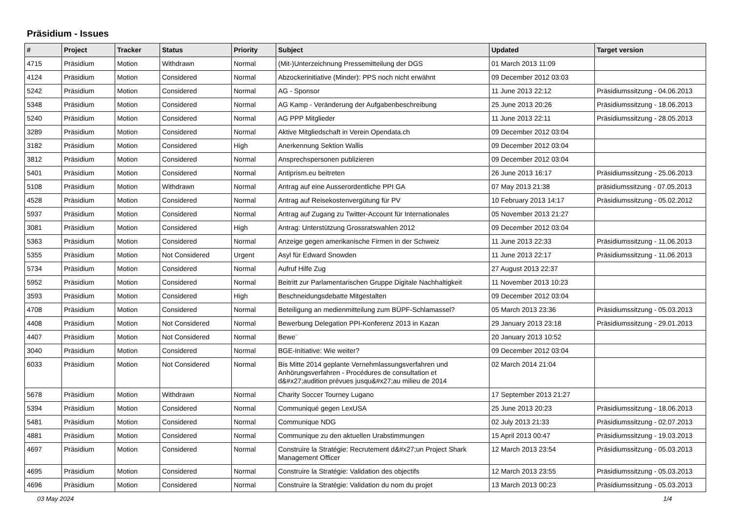Präsidium - Issues
| # | Project | Tracker | Status | Priority | Subject | Updated | Target version |
| --- | --- | --- | --- | --- | --- | --- | --- |
| 4715 | Präsidium | Motion | Withdrawn | Normal | (Mit-)Unterzeichnung Pressemitteilung der DGS | 01 March 2013 11:09 | |
| 4124 | Präsidium | Motion | Considered | Normal | Abzockerinitiative (Minder): PPS noch nicht erwähnt | 09 December 2012 03:03 | |
| 5242 | Präsidium | Motion | Considered | Normal | AG - Sponsor | 11 June 2013 22:12 | Präsidiumssitzung - 04.06.2013 |
| 5348 | Präsidium | Motion | Considered | Normal | AG Kamp - Veränderung der Aufgabenbeschreibung | 25 June 2013 20:26 | Präsidiumssitzung - 18.06.2013 |
| 5240 | Präsidium | Motion | Considered | Normal | AG PPP Mitglieder | 11 June 2013 22:11 | Präsidiumssitzung - 28.05.2013 |
| 3289 | Präsidium | Motion | Considered | Normal | Aktive Mitgliedschaft in Verein Opendata.ch | 09 December 2012 03:04 | |
| 3182 | Präsidium | Motion | Considered | High | Anerkennung Sektion Wallis | 09 December 2012 03:04 | |
| 3812 | Präsidium | Motion | Considered | Normal | Ansprechspersonen publizieren | 09 December 2012 03:04 | |
| 5401 | Präsidium | Motion | Considered | Normal | Antiprism.eu beitreten | 26 June 2013 16:17 | Präsidiumssitzung - 25.06.2013 |
| 5108 | Präsidium | Motion | Withdrawn | Normal | Antrag auf eine Ausserordentliche PPI GA | 07 May 2013 21:38 | präsidiumssitzung - 07.05.2013 |
| 4528 | Präsidium | Motion | Considered | Normal | Antrag auf Reisekostenvergütung für PV | 10 February 2013 14:17 | Präsidiumssitzung - 05.02.2012 |
| 5937 | Präsidium | Motion | Considered | Normal | Antrag auf Zugang zu Twitter-Account für Internationales | 05 November 2013 21:27 | |
| 3081 | Präsidium | Motion | Considered | High | Antrag: Unterstützung Grossratswahlen 2012 | 09 December 2012 03:04 | |
| 5363 | Präsidium | Motion | Considered | Normal | Anzeige gegen amerikanische Firmen in der Schweiz | 11 June 2013 22:33 | Präsidiumssitzung - 11.06.2013 |
| 5355 | Präsidium | Motion | Not Considered | Urgent | Asyl für Edward Snowden | 11 June 2013 22:17 | Präsidiumssitzung - 11.06.2013 |
| 5734 | Präsidium | Motion | Considered | Normal | Aufruf Hilfe Zug | 27 August 2013 22:37 | |
| 5952 | Präsidium | Motion | Considered | Normal | Beitritt zur Parlamentarischen Gruppe Digitale Nachhaltigkeit | 11 November 2013 10:23 | |
| 3593 | Präsidium | Motion | Considered | High | Beschneidungsdebatte Mitgestalten | 09 December 2012 03:04 | |
| 4708 | Präsidium | Motion | Considered | Normal | Beteiligung an medienmitteilung zum BÜPF-Schlamassel? | 05 March 2013 23:36 | Präsidiumssitzung - 05.03.2013 |
| 4408 | Präsidium | Motion | Not Considered | Normal | Bewerbung Delegation PPI-Konferenz 2013 in Kazan | 29 January 2013 23:18 | Präsidiumssitzung - 29.01.2013 |
| 4407 | Präsidium | Motion | Not Considered | Normal | Bewe¨ | 20 January 2013 10:52 | |
| 3040 | Präsidium | Motion | Considered | Normal | BGE-Initiative: Wie weiter? | 09 December 2012 03:04 | |
| 6033 | Präsidium | Motion | Not Considered | Normal | Bis Mitte 2014 geplante Vernehmlassungsverfahren und Anhörungsverfahren - Procédures de consultation et d&#x27;audition prévues jusqu&#x27;au milieu de 2014 | 02 March 2014 21:04 | |
| 5678 | Präsidium | Motion | Withdrawn | Normal | Charity Soccer Tourney Lugano | 17 September 2013 21:27 | |
| 5394 | Präsidium | Motion | Considered | Normal | Communiqué gegen LexUSA | 25 June 2013 20:23 | Präsidiumssitzung - 18.06.2013 |
| 5481 | Präsidium | Motion | Considered | Normal | Communique NDG | 02 July 2013 21:33 | Präsidiumssitzung - 02.07.2013 |
| 4881 | Präsidium | Motion | Considered | Normal | Communique zu den aktuellen Urabstimmungen | 15 April 2013 00:47 | Präsidiumssitzung - 19.03.2013 |
| 4697 | Präsidium | Motion | Considered | Normal | Construire la Stratégie: Recrutement d&#x27;un Project Shark Management Officer | 12 March 2013 23:54 | Präsidiumssitzung - 05.03.2013 |
| 4695 | Präsidium | Motion | Considered | Normal | Construire la Stratégie: Validation des objectifs | 12 March 2013 23:55 | Präsidiumssitzung - 05.03.2013 |
| 4696 | Präsidium | Motion | Considered | Normal | Construire la Stratégie: Validation du nom du projet | 13 March 2013 00:23 | Präsidiumssitzung - 05.03.2013 |
03 May 2024 1/4